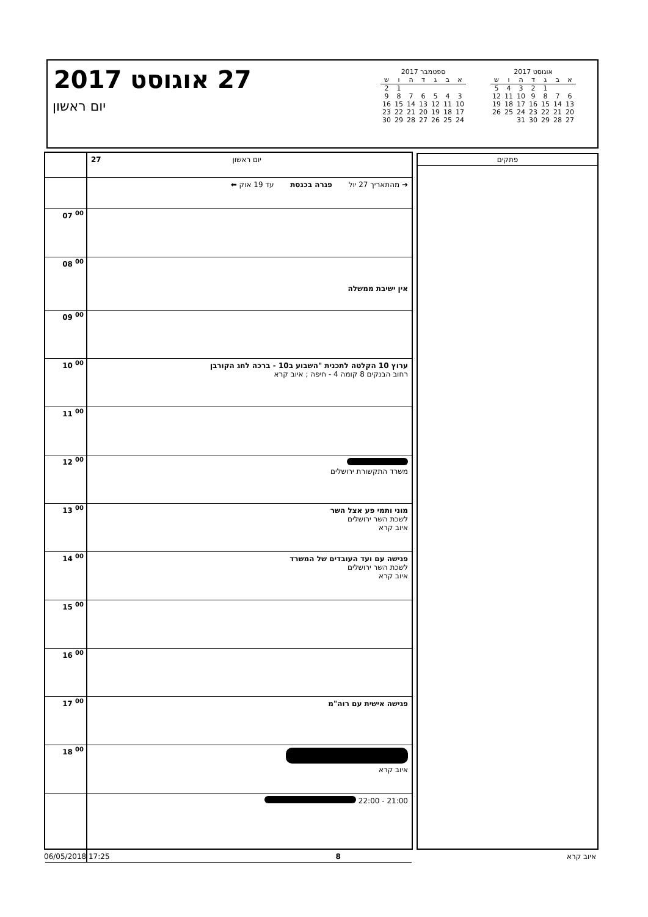27 אוגוסט 2017
יום ראשון
ספטמבר 2017
| א | ב | ג | ד | ה | ו | ש |
| --- | --- | --- | --- | --- | --- | --- |
| | | | | | 1 | 2 |
| 3 | 4 | 5 | 6 | 7 | 8 | 9 |
| 10 | 11 | 12 | 13 | 14 | 15 | 16 |
| 17 | 18 | 19 | 20 | 21 | 22 | 23 |
| 24 | 25 | 26 | 27 | 28 | 29 | 30 |
אוגוסט 2017
| א | ב | ג | ד | ה | ו | ש |
| --- | --- | --- | --- | --- | --- | --- |
| | | 1 | 2 | 3 | 4 | 5 |
| 6 | 7 | 8 | 9 | 10 | 11 | 12 |
| 13 | 14 | 15 | 16 | 17 | 18 | 19 |
| 20 | 21 | 22 | 23 | 24 | 25 | 26 |
| 27 | 28 | 29 | 30 | 31 | | |
| | 27 יום ראשון |
| | ➜ מהתאריך 27 יול פגרה בכנסת עד 19 אוק ⬅ |
| 07 <sup>00</sup> | |
| 08 <sup>00</sup> | אין ישיבת ממשלה |
| 09 <sup>00</sup> | |
| 10 <sup>00</sup> | ערוץ 10 הקלטה לתכנית "השבוע ב10 - ברכה לחג הקורבן רחוב הבנקים 8 קומה 4 - חיפה ; איוב קרא |
| 11 <sup>00</sup> | |
| 12 <sup>00</sup> | משרד התקשורת ירושלים |
| 13 <sup>00</sup> | מוני ותמי פע אצל השר לשכת השר ירושלים איוב קרא |
| 14 <sup>00</sup> | פגישה עם ועד העובדים של המשרד לשכת השר ירושלים איוב קרא |
| 15 <sup>00</sup> | |
| 16 <sup>00</sup> | |
| 17 <sup>00</sup> | פגישה אישית עם רוה"מ |
| 18 <sup>00</sup> | איוב קרא |
| | 21:00 - 22:00 |
פתקים
06/05/2018 17:25 8 איוב קרא